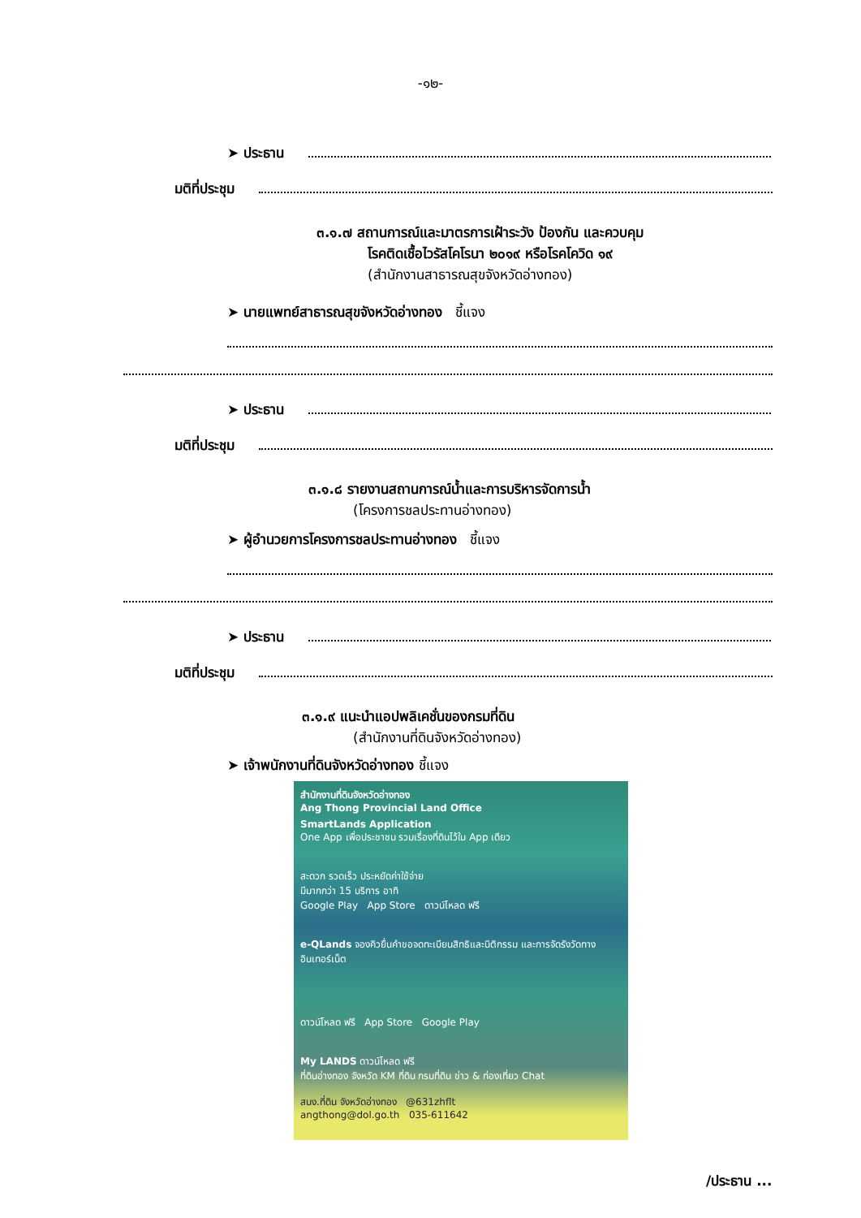-๑๒-
➤ ประธาน
มติที่ประชุม
๓.๑.๗ สถานการณ์และมาตรการเฝ้าระวัง ป้องกัน และควบคุม
โรคติดเชื้อไวรัสโคโรนา ๒๐๑๙ หรือโรคโควิด ๑๙
(สำนักงานสาธารณสุขจังหวัดอ่างทอง)
➤ นายแพทย์สาธารณสุขจังหวัดอ่างทอง ชี้แจง
➤ ประธาน
มติที่ประชุม
๓.๑.๘ รายงานสถานการณ์น้ำและการบริหารจัดการน้ำ
(โครงการชลประทานอ่างทอง)
➤ ผู้อำนวยการโครงการชลประทานอ่างทอง ชี้แจง
➤ ประธาน
มติที่ประชุม
๓.๑.๙ แนะนำแอปพลิเคชั่นของกรมที่ดิน
(สำนักงานที่ดินจังหวัดอ่างทอง)
➤ เจ้าพนักงานที่ดินจังหวัดอ่างทอง ชี้แจง
สำนักงานที่ดินจังหวัดอ่างทอง
Ang Thong Provincial Land Office
SmartLands Application
One App เพื่อประชาชน รวมเรื่องที่ดินไว้ใน App เดียว
สะดวก รวดเร็ว ประหยัดค่าใช้จ่าย
มีมากกว่า 15 บริการ อาทิ
Google Play App Store ดาวน์โหลด ฟรี
e-QLands จองคิวยื่นคำขอจดทะเบียนสิทธิและนิติกรรม และการจัดรังวัดทางอินเทอร์เน็ต
ดาวน์โหลด ฟรี App Store Google Play
My LANDS ดาวน์โหลด ฟรี
ที่ดินอ่างทอง จังหวัด KM ที่ดิน กรมที่ดิน ข่าว & ท่องเที่ยว Chat
สนง.ที่ดิน จังหวัดอ่างทอง @631zhflt
angthong@dol.go.th 035-611642
/ประธาน ...